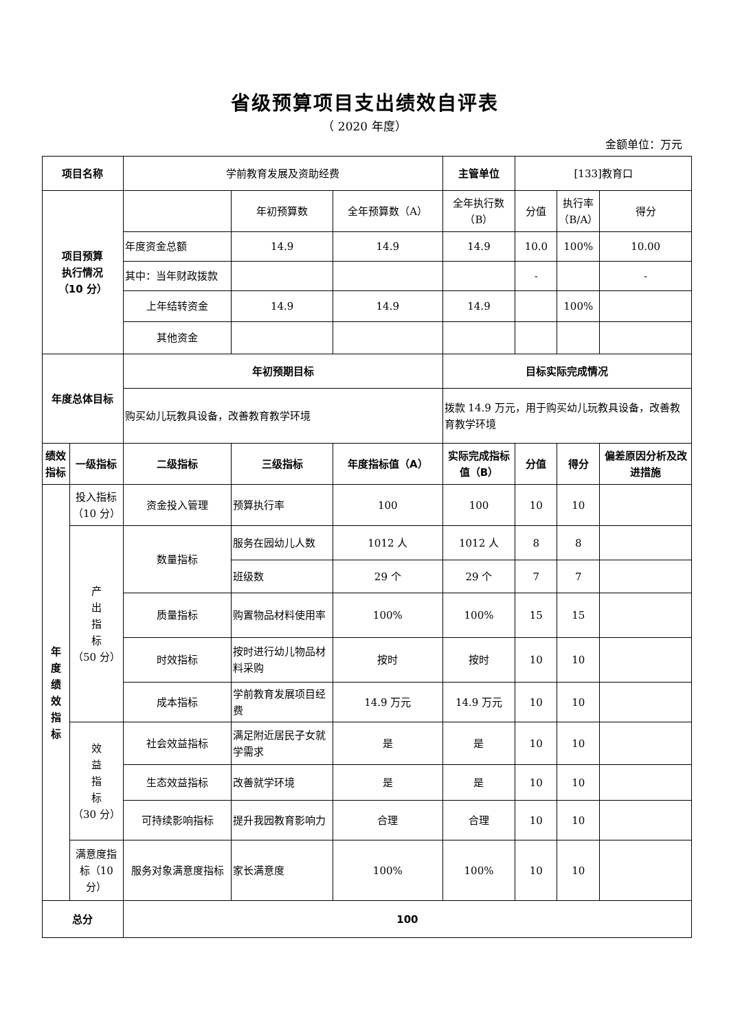省级预算项目支出绩效自评表
（ 2020 年度）
金额单位：万元
| 项目名称 | | 学前教育发展及资助经费 | | | 主管单位 | [133]教育口 | | |
| 项目预算 执行情况 （10 分） | | | 年初预算数 | 全年预算数（A） | 全年执行数（B） | 分值 | 执行率（B/A） | 得分 |
| | | 年度资金总额 | 14.9 | 14.9 | 14.9 | 10.0 | 100% | 10.00 |
| | | 其中：当年财政拨款 | | | | - | | - |
| | | 上年结转资金 | 14.9 | 14.9 | 14.9 | | 100% | |
| | | 其他资金 | | | | | | |
| 年度总体目标 | | 年初预期目标 | | | 目标实际完成情况 | | | |
| | | 购买幼儿玩教具设备，改善教育教学环境 | | | 拨款 14.9 万元，用于购买幼儿玩教具设备，改善教育教学环境 | | | |
| 绩效指标 | 一级指标 | 二级指标 | 三级指标 | 年度指标值（A） | 实际完成指标值（B） | 分值 | 得分 | 偏差原因分析及改进措施 |
| 年 度 绩 效 指 标 | 投入指标（10 分） | 资金投入管理 | 预算执行率 | 100 | 100 | 10 | 10 | |
| | 产 出 指 标 （50 分） | 数量指标 | 服务在园幼儿人数 | 1012 人 | 1012 人 | 8 | 8 | |
| | | | 班级数 | 29 个 | 29 个 | 7 | 7 | |
| | | 质量指标 | 购置物品材料使用率 | 100% | 100% | 15 | 15 | |
| | | 时效指标 | 按时进行幼儿物品材料采购 | 按时 | 按时 | 10 | 10 | |
| | | 成本指标 | 学前教育发展项目经费 | 14.9 万元 | 14.9 万元 | 10 | 10 | |
| | 效 益 指 标 （30 分） | 社会效益指标 | 满足附近居民子女就学需求 | 是 | 是 | 10 | 10 | |
| | | 生态效益指标 | 改善就学环境 | 是 | 是 | 10 | 10 | |
| | | 可持续影响指标 | 提升我园教育影响力 | 合理 | 合理 | 10 | 10 | |
| | 满意度指标（10 分） | 服务对象满意度指标 | 家长满意度 | 100% | 100% | 10 | 10 | |
| 总分 | | 100 | | | | | | |